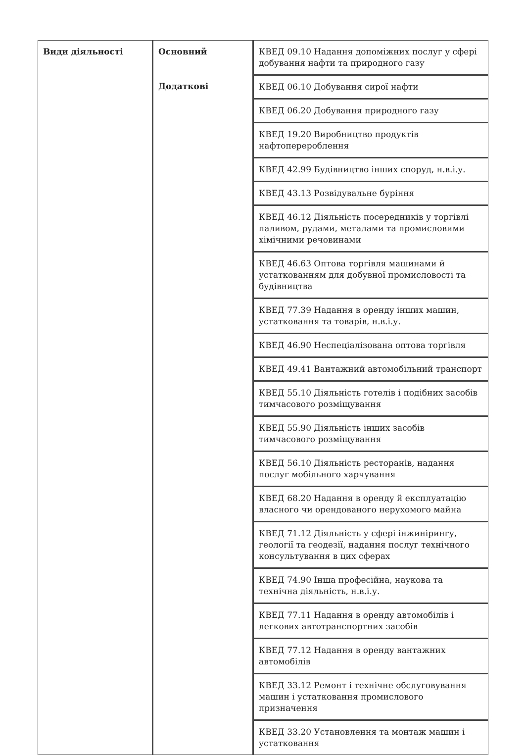| Види діяльності | Основний | КВЕД 09.10 Надання допоміжних послуг у сфері добування нафти та природного газу |
| | Додаткові | КВЕД 06.10 Добування сирої нафти |
| | | КВЕД 06.20 Добування природного газу |
| | | КВЕД 19.20 Виробництво продуктів нафтоперероблення |
| | | КВЕД 42.99 Будівництво інших споруд, н.в.і.у. |
| | | КВЕД 43.13 Розвідувальне буріння |
| | | КВЕД 46.12 Діяльність посередників у торгівлі паливом, рудами, металами та промисловими хімічними речовинами |
| | | КВЕД 46.63 Оптова торгівля машинами й устаткованням для добувної промисловості та будівництва |
| | | КВЕД 77.39 Надання в оренду інших машин, устатковання та товарів, н.в.і.у. |
| | | КВЕД 46.90 Неспеціалізована оптова торгівля |
| | | КВЕД 49.41 Вантажний автомобільний транспорт |
| | | КВЕД 55.10 Діяльність готелів і подібних засобів тимчасового розміщування |
| | | КВЕД 55.90 Діяльність інших засобів тимчасового розміщування |
| | | КВЕД 56.10 Діяльність ресторанів, надання послуг мобільного харчування |
| | | КВЕД 68.20 Надання в оренду й експлуатацію власного чи орендованого нерухомого майна |
| | | КВЕД 71.12 Діяльність у сфері інжинірингу, геології та геодезії, надання послуг технічного консультування в цих сферах |
| | | КВЕД 74.90 Інша професійна, наукова та технічна діяльність, н.в.і.у. |
| | | КВЕД 77.11 Надання в оренду автомобілів і легкових автотранспортних засобів |
| | | КВЕД 77.12 Надання в оренду вантажних автомобілів |
| | | КВЕД 33.12 Ремонт і технічне обслуговування машин і устатковання промислового призначення |
| | | КВЕД 33.20 Установлення та монтаж машин і устатковання |